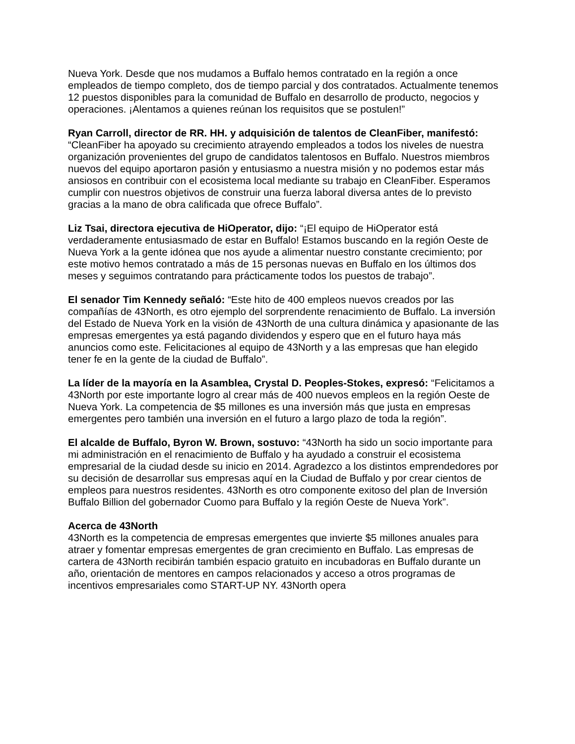Nueva York. Desde que nos mudamos a Buffalo hemos contratado en la región a once empleados de tiempo completo, dos de tiempo parcial y dos contratados. Actualmente tenemos 12 puestos disponibles para la comunidad de Buffalo en desarrollo de producto, negocios y operaciones. ¡Alentamos a quienes reúnan los requisitos que se postulen!”
Ryan Carroll, director de RR. HH. y adquisición de talentos de CleanFiber, manifestó: “CleanFiber ha apoyado su crecimiento atrayendo empleados a todos los niveles de nuestra organización provenientes del grupo de candidatos talentosos en Buffalo. Nuestros miembros nuevos del equipo aportaron pasión y entusiasmo a nuestra misión y no podemos estar más ansiosos en contribuir con el ecosistema local mediante su trabajo en CleanFiber. Esperamos cumplir con nuestros objetivos de construir una fuerza laboral diversa antes de lo previsto gracias a la mano de obra calificada que ofrece Buffalo”.
Liz Tsai, directora ejecutiva de HiOperator, dijo: “¡El equipo de HiOperator está verdaderamente entusiasmado de estar en Buffalo! Estamos buscando en la región Oeste de Nueva York a la gente idónea que nos ayude a alimentar nuestro constante crecimiento; por este motivo hemos contratado a más de 15 personas nuevas en Buffalo en los últimos dos meses y seguimos contratando para prácticamente todos los puestos de trabajo”.
El senador Tim Kennedy señaló: “Este hito de 400 empleos nuevos creados por las compañías de 43North, es otro ejemplo del sorprendente renacimiento de Buffalo. La inversión del Estado de Nueva York en la visión de 43North de una cultura dinámica y apasionante de las empresas emergentes ya está pagando dividendos y espero que en el futuro haya más anuncios como este. Felicitaciones al equipo de 43North y a las empresas que han elegido tener fe en la gente de la ciudad de Buffalo”.
La líder de la mayoría en la Asamblea, Crystal D. Peoples-Stokes, expresó: “Felicitamos a 43North por este importante logro al crear más de 400 nuevos empleos en la región Oeste de Nueva York. La competencia de $5 millones es una inversión más que justa en empresas emergentes pero también una inversión en el futuro a largo plazo de toda la región”.
El alcalde de Buffalo, Byron W. Brown, sostuvo: “43North ha sido un socio importante para mi administración en el renacimiento de Buffalo y ha ayudado a construir el ecosistema empresarial de la ciudad desde su inicio en 2014. Agradezco a los distintos emprendedores por su decisión de desarrollar sus empresas aquí en la Ciudad de Buffalo y por crear cientos de empleos para nuestros residentes. 43North es otro componente exitoso del plan de Inversión Buffalo Billion del gobernador Cuomo para Buffalo y la región Oeste de Nueva York”.
Acerca de 43North
43North es la competencia de empresas emergentes que invierte $5 millones anuales para atraer y fomentar empresas emergentes de gran crecimiento en Buffalo. Las empresas de cartera de 43North recibirán también espacio gratuito en incubadoras en Buffalo durante un año, orientación de mentores en campos relacionados y acceso a otros programas de incentivos empresariales como START-UP NY. 43North opera